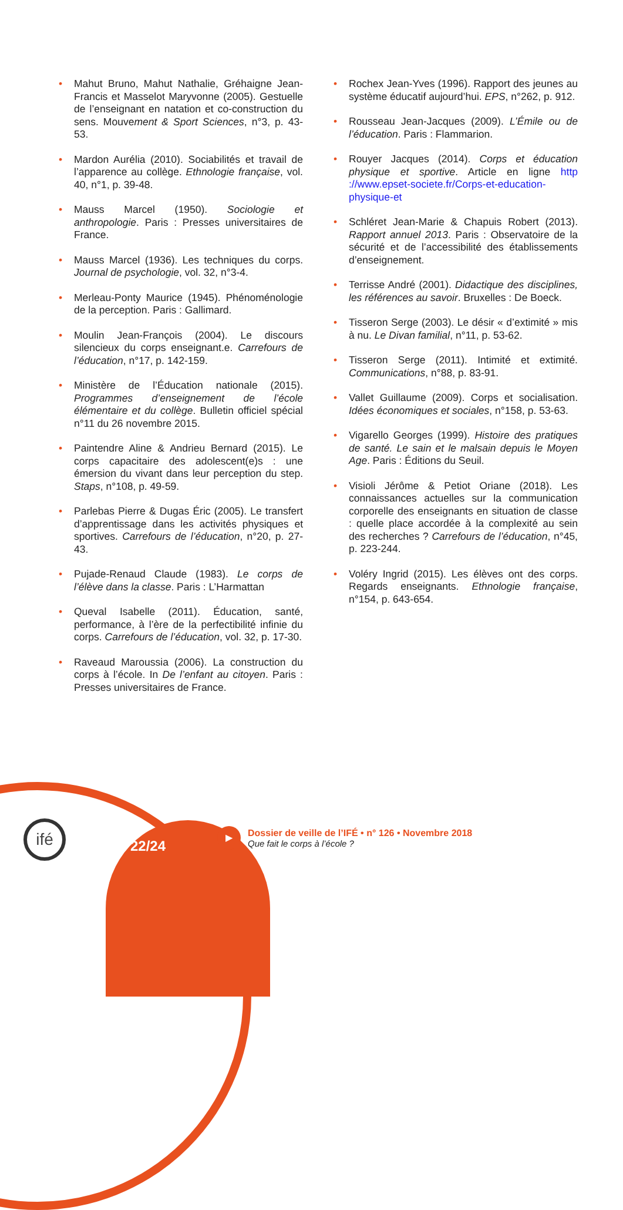• Mahut Bruno, Mahut Nathalie, Gréhaigne Jean-Francis et Masselot Maryvonne (2005). Gestuelle de l’enseignant en natation et co-construction du sens. Mouvement & Sport Sciences, n°3, p. 43-53.
• Mardon Aurélia (2010). Sociabilités et travail de l’apparence au collège. Ethnologie française, vol. 40, n°1, p. 39-48.
• Mauss Marcel (1950). Sociologie et anthropologie. Paris : Presses universitaires de France.
• Mauss Marcel (1936). Les techniques du corps. Journal de psychologie, vol. 32, n°3-4.
• Merleau-Ponty Maurice (1945). Phénoménologie de la perception. Paris : Gallimard.
• Moulin Jean-François (2004). Le discours silencieux du corps enseignant.e. Carrefours de l’éducation, n°17, p. 142-159.
• Ministère de l’Éducation nationale (2015). Programmes d’enseignement de l’école élémentaire et du collège. Bulletin officiel spécial n°11 du 26 novembre 2015.
• Paintendre Aline & Andrieu Bernard (2015). Le corps capacitaire des adolescent(e)s : une émersion du vivant dans leur perception du step. Staps, n°108, p. 49-59.
• Parlebas Pierre & Dugas Éric (2005). Le transfert d’apprentissage dans les activités physiques et sportives. Carrefours de l’éducation, n°20, p. 27-43.
• Pujade-Renaud Claude (1983). Le corps de l’élève dans la classe. Paris : L’Harmattan
• Queval Isabelle (2011). Éducation, santé, performance, à l’ère de la perfectibilité infinie du corps. Carrefours de l’éducation, vol. 32, p. 17-30.
• Raveaud Maroussia (2006). La construction du corps à l’école. In De l’enfant au citoyen. Paris : Presses universitaires de France.
• Rochex Jean-Yves (1996). Rapport des jeunes au système éducatif aujourd’hui. EPS, n°262, p. 912.
• Rousseau Jean-Jacques (2009). L’Émile ou de l’éducation. Paris : Flammarion.
• Rouyer Jacques (2014). Corps et éducation physique et sportive. Article en ligne http ://www.epset-societe.fr/Corps-et-education-physique-et
• Schléret Jean-Marie & Chapuis Robert (2013). Rapport annuel 2013. Paris : Observatoire de la sécurité et de l’accessibilité des établissements d’enseignement.
• Terrisse André (2001). Didactique des disciplines, les références au savoir. Bruxelles : De Boeck.
• Tisseron Serge (2003). Le désir « d’extimité » mis à nu. Le Divan familial, n°11, p. 53-62.
• Tisseron Serge (2011). Intimité et extimité. Communications, n°88, p. 83-91.
• Vallet Guillaume (2009). Corps et socialisation. Idées économiques et sociales, n°158, p. 53-63.
• Vigarello Georges (1999). Histoire des pratiques de santé. Le sain et le malsain depuis le Moyen Age. Paris : Éditions du Seuil.
• Visioli Jérôme & Petiot Oriane (2018). Les connaissances actuelles sur la communication corporelle des enseignants en situation de classe : quelle place accordée à la complexité au sein des recherches ? Carrefours de l’éducation, n°45, p. 223-244.
• Voléry Ingrid (2015). Les élèves ont des corps. Regards enseignants. Ethnologie française, n°154, p. 643-654.
ifé
22/24
▶
Dossier de veille de l’IFÉ • n° 126 • Novembre 2018
Que fait le corps à l’école ?